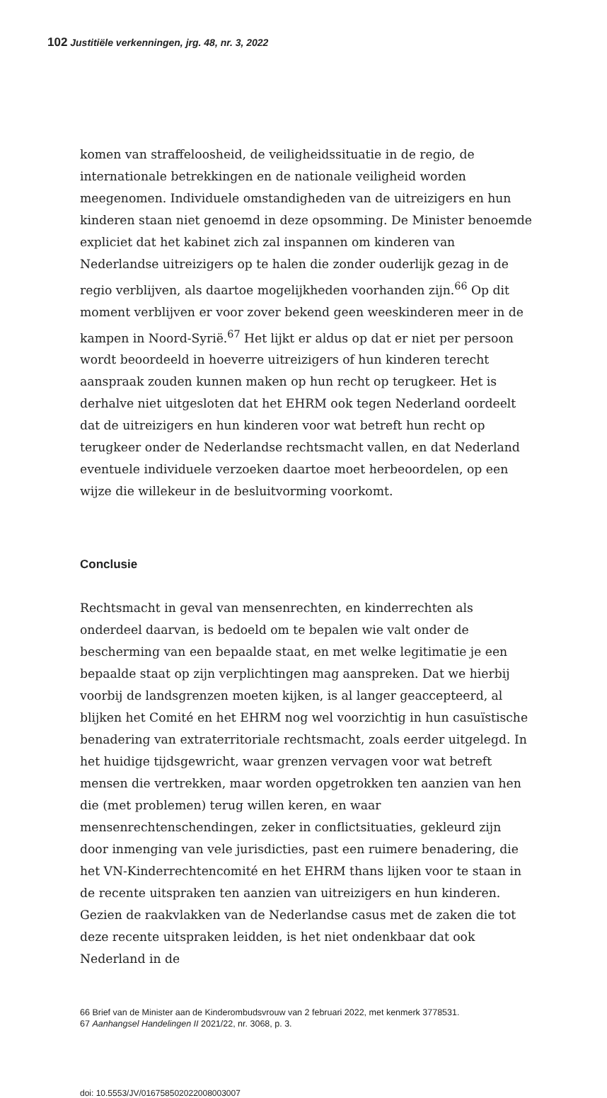102 Justitiële verkenningen, jrg. 48, nr. 3, 2022
komen van straffeloosheid, de veiligheidssituatie in de regio, de internationale betrekkingen en de nationale veiligheid worden meegenomen. Individuele omstandigheden van de uitreizigers en hun kinderen staan niet genoemd in deze opsomming. De Minister benoemde expliciet dat het kabinet zich zal inspannen om kinderen van Nederlandse uitreizigers op te halen die zonder ouderlijk gezag in de regio verblijven, als daartoe mogelijkheden voorhanden zijn.<sup>66</sup> Op dit moment verblijven er voor zover bekend geen weeskinderen meer in de kampen in Noord-Syrië.<sup>67</sup> Het lijkt er aldus op dat er niet per persoon wordt beoordeeld in hoeverre uitreizigers of hun kinderen terecht aanspraak zouden kunnen maken op hun recht op terugkeer. Het is derhalve niet uitgesloten dat het EHRM ook tegen Nederland oordeelt dat de uitreizigers en hun kinderen voor wat betreft hun recht op terugkeer onder de Nederlandse rechtsmacht vallen, en dat Nederland eventuele individuele verzoeken daartoe moet herbeoordelen, op een wijze die willekeur in de besluitvorming voorkomt.
Conclusie
Rechtsmacht in geval van mensenrechten, en kinderrechten als onderdeel daarvan, is bedoeld om te bepalen wie valt onder de bescherming van een bepaalde staat, en met welke legitimatie je een bepaalde staat op zijn verplichtingen mag aanspreken. Dat we hierbij voorbij de landsgrenzen moeten kijken, is al langer geaccepteerd, al blijken het Comité en het EHRM nog wel voorzichtig in hun casuïstische benadering van extraterritoriale rechtsmacht, zoals eerder uitgelegd. In het huidige tijdsgewricht, waar grenzen vervagen voor wat betreft mensen die vertrekken, maar worden opgetrokken ten aanzien van hen die (met problemen) terug willen keren, en waar mensenrechtenschendingen, zeker in conflictsituaties, gekleurd zijn door inmenging van vele jurisdicties, past een ruimere benadering, die het VN-Kinderrechtencomité en het EHRM thans lijken voor te staan in de recente uitspraken ten aanzien van uitreizigers en hun kinderen. Gezien de raakvlakken van de Nederlandse casus met de zaken die tot deze recente uitspraken leidden, is het niet ondenkbaar dat ook Nederland in de
66 Brief van de Minister aan de Kinderombudsvrouw van 2 februari 2022, met kenmerk 3778531.
67 Aanhangsel Handelingen II 2021/22, nr. 3068, p. 3.
doi: 10.5553/JV/016758502022008003007